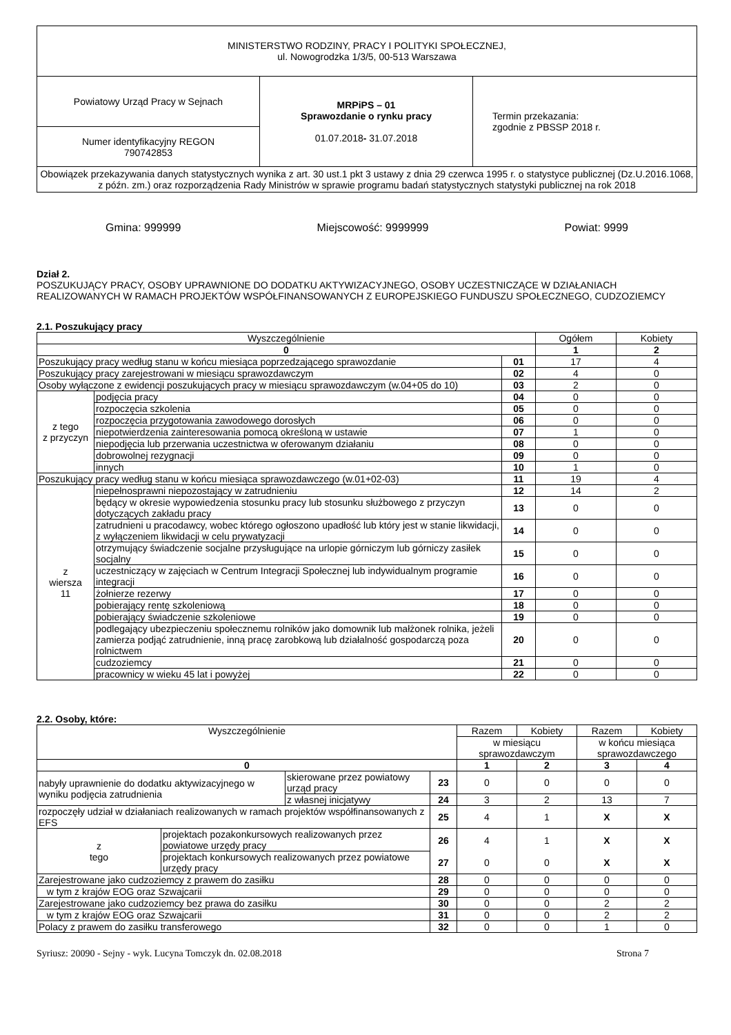| MINISTERSTWO RODZINY, PRACY I POLITYKI SPOŁECZNEJ, ul. Nowogrodzka 1/3/5, 00-513 Warszawa | | |
| Powiatowy Urząd Pracy w Sejnach | MRPiPS – 01 Sprawozdanie o rynku pracy 01.07.2018 - 31.07.2018 | Termin przekazania: zgodnie z PBSSP 2018 r. |
| Numer identyfikacyjny REGON 790742853 | | |
| Obowiązek przekazywania danych statystycznych wynika z art. 30 ust.1 pkt 3 ustawy z dnia 29 czerwca 1995 r. o statystyce publicznej (Dz.U.2016.1068, z późn. zm.) oraz rozporządzenia Rady Ministrów w sprawie programu badań statystycznych statystyki publicznej na rok 2018 | | |
Gmina: 999999 Miejscowość: 9999999 Powiat: 9999
Dział 2.
POSZUKUJĄCY PRACY, OSOBY UPRAWNIONE DO DODATKU AKTYWIZACYJNEGO, OSOBY UCZESTNICZĄCE W DZIAŁANIACH REALIZOWANYCH W RAMACH PROJEKTÓW WSPÓŁFINANSOWANYCH Z EUROPEJSKIEGO FUNDUSZU SPOŁECZNEGO, CUDZOZIEMCY
2.1. Poszukujący pracy
| Wyszczególnienie | | | Ogółem | Kobiety |
| --- | --- | --- | --- | --- |
| 0 | | | 1 | 2 |
| Poszukujący pracy według stanu w końcu miesiąca poprzedzającego sprawozdanie | | 01 | 17 | 4 |
| Poszukujący pracy zarejestrowani w miesiącu sprawozdawczym | | 02 | 4 | 0 |
| Osoby wyłączone z ewidencji poszukujących pracy w miesiącu sprawozdawczym (w.04+05 do 10) | | 03 | 2 | 0 |
| z tego z przyczyn | podjęcia pracy | 04 | 0 | 0 |
| | rozpoczęcia szkolenia | 05 | 0 | 0 |
| | rozpoczęcia przygotowania zawodowego dorosłych | 06 | 0 | 0 |
| | niepotwierdzenia zainteresowania pomocą określoną w ustawie | 07 | 1 | 0 |
| | niepodjęcia lub przerwania uczestnictwa w oferowanym działaniu | 08 | 0 | 0 |
| | dobrowolnej rezygnacji | 09 | 0 | 0 |
| | innych | 10 | 1 | 0 |
| Poszukujący pracy według stanu w końcu miesiąca sprawozdawczego (w.01+02-03) | | 11 | 19 | 4 |
| z wiersza 11 | niepełnosprawni niepozostający w zatrudnieniu | 12 | 14 | 2 |
| | będący w okresie wypowiedzenia stosunku pracy lub stosunku służbowego z przyczyn dotyczących zakładu pracy | 13 | 0 | 0 |
| | zatrudnieni u pracodawcy, wobec którego ogłoszono upadłość lub który jest w stanie likwidacji, z wyłączeniem likwidacji w celu prywatyzacji | 14 | 0 | 0 |
| | otrzymujący świadczenie socjalne przysługujące na urlopie górniczym lub górniczy zasiłek socjalny | 15 | 0 | 0 |
| | uczestniczący w zajęciach w Centrum Integracji Społecznej lub indywidualnym programie integracji | 16 | 0 | 0 |
| | żołnierze rezerwy | 17 | 0 | 0 |
| | pobierający rentę szkoleniową | 18 | 0 | 0 |
| | pobierający świadczenie szkoleniowe | 19 | 0 | 0 |
| | podlegający ubezpieczeniu społecznemu rolników jako domownik lub małżonek rolnika, jeżeli zamierza podjąć zatrudnienie, inną pracę zarobkową lub działalność gospodarczą poza rolnictwem | 20 | 0 | 0 |
| | cudzoziemcy | 21 | 0 | 0 |
| | pracownicy w wieku 45 lat i powyżej | 22 | 0 | 0 |
2.2. Osoby, które:
| Wyszczególnienie | | | Razem | Kobiety | Razem | Kobiety |
| --- | --- | --- | --- | --- | --- | --- |
| | | | w miesiącu sprawozdawczym | | w końcu miesiąca sprawozdawczego | |
| 0 | | | 1 | 2 | 3 | 4 |
| nabyły uprawnienie do dodatku aktywizacyjnego w wyniku podjęcia zatrudnienia | skierowane przez powiatowy urząd pracy | 23 | 0 | 0 | 0 | 0 |
| | z własnej inicjatywy | 24 | 3 | 2 | 13 | 7 |
| rozpoczęły udział w działaniach realizowanych w ramach projektów współfinansowanych z EFS | | 25 | 4 | 1 | X | X |
| / z tego / projektach pozakonkursowych realizowanych przez powiatowe urzędy pracy / / / projektach konkursowych realizowanych przez powiatowe urzędy pracy / | | 26 27 | 4 0 | 1 0 | X X | X X |
| Zarejestrowane jako cudzoziemcy z prawem do zasiłku | | 28 | 0 | 0 | 0 | 0 |
| w tym z krajów EOG oraz Szwajcarii | | 29 | 0 | 0 | 0 | 0 |
| Zarejestrowane jako cudzoziemcy bez prawa do zasiłku | | 30 | 0 | 0 | 2 | 2 |
| w tym z krajów EOG oraz Szwajcarii | | 31 | 0 | 0 | 2 | 2 |
| Polacy z prawem do zasiłku transferowego | | 32 | 0 | 0 | 1 | 0 |
Syriusz: 20090 - Sejny - wyk. Lucyna Tomczyk dn. 02.08.2018 Strona 7